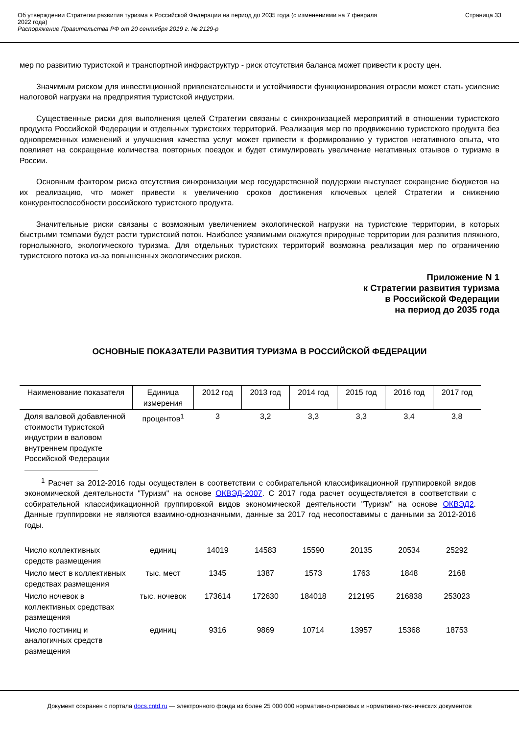Об утверждении Стратегии развития туризма в Российской Федерации на период до 2035 года (с изменениями на 7 февраля
2022 года)
Распоряжение Правительства РФ от 20 сентября 2019 г. № 2129-р
Страница 33
мер по развитию туристской и транспортной инфраструктур - риск отсутствия баланса может привести к росту цен.
Значимым риском для инвестиционной привлекательности и устойчивости функционирования отрасли может стать усиление налоговой нагрузки на предприятия туристской индустрии.
Существенные риски для выполнения целей Стратегии связаны с синхронизацией мероприятий в отношении туристского продукта Российской Федерации и отдельных туристских территорий. Реализация мер по продвижению туристского продукта без одновременных изменений и улучшения качества услуг может привести к формированию у туристов негативного опыта, что повлияет на сокращение количества повторных поездок и будет стимулировать увеличение негативных отзывов о туризме в России.
Основным фактором риска отсутствия синхронизации мер государственной поддержки выступает сокращение бюджетов на их реализацию, что может привести к увеличению сроков достижения ключевых целей Стратегии и снижению конкурентоспособности российского туристского продукта.
Значительные риски связаны с возможным увеличением экологической нагрузки на туристские территории, в которых быстрыми темпами будет расти туристский поток. Наиболее уязвимыми окажутся природные территории для развития пляжного, горнолыжного, экологического туризма. Для отдельных туристских территорий возможна реализация мер по ограничению туристского потока из-за повышенных экологических рисков.
Приложение N 1
к Стратегии развития туризма
в Российской Федерации
на период до 2035 года
ОСНОВНЫЕ ПОКАЗАТЕЛИ РАЗВИТИЯ ТУРИЗМА В РОССИЙСКОЙ ФЕДЕРАЦИИ
| Наименование показателя | Единица измерения | 2012 год | 2013 год | 2014 год | 2015 год | 2016 год | 2017 год |
| --- | --- | --- | --- | --- | --- | --- | --- |
| Доля валовой добавленной стоимости туристской индустрии в валовом внутреннем продукте Российской Федерации | процентов<sup>1</sup> | 3 | 3,2 | 3,3 | 3,3 | 3,4 | 3,8 |
| <sup>1</sup> Расчет за 2012-2016 годы осуществлен в соответствии с собирательной классификационной группировкой видов экономической деятельности "Туризм" на основе ОКВЭД-2007 . С 2017 года расчет осуществляется в соответствии с собирательной классификационной группировкой видов экономической деятельности "Туризм" на основе ОКВЭД2 . Данные группировки не являются взаимно-однозначными, данные за 2017 год несопоставимы с данными за 2012-2016 годы. | | | | | | | |
| Число коллективных средств размещения | единиц | 14019 | 14583 | 15590 | 20135 | 20534 | 25292 |
| Число мест в коллективных средствах размещения | тыс. мест | 1345 | 1387 | 1573 | 1763 | 1848 | 2168 |
| Число ночевок в коллективных средствах размещения | тыс. ночевок | 173614 | 172630 | 184018 | 212195 | 216838 | 253023 |
| Число гостиниц и аналогичных средств размещения | единиц | 9316 | 9869 | 10714 | 13957 | 15368 | 18753 |
Документ сохранен с портала docs.cntd.ru — электронного фонда из более 25 000 000 нормативно-правовых и нормативно-технических документов